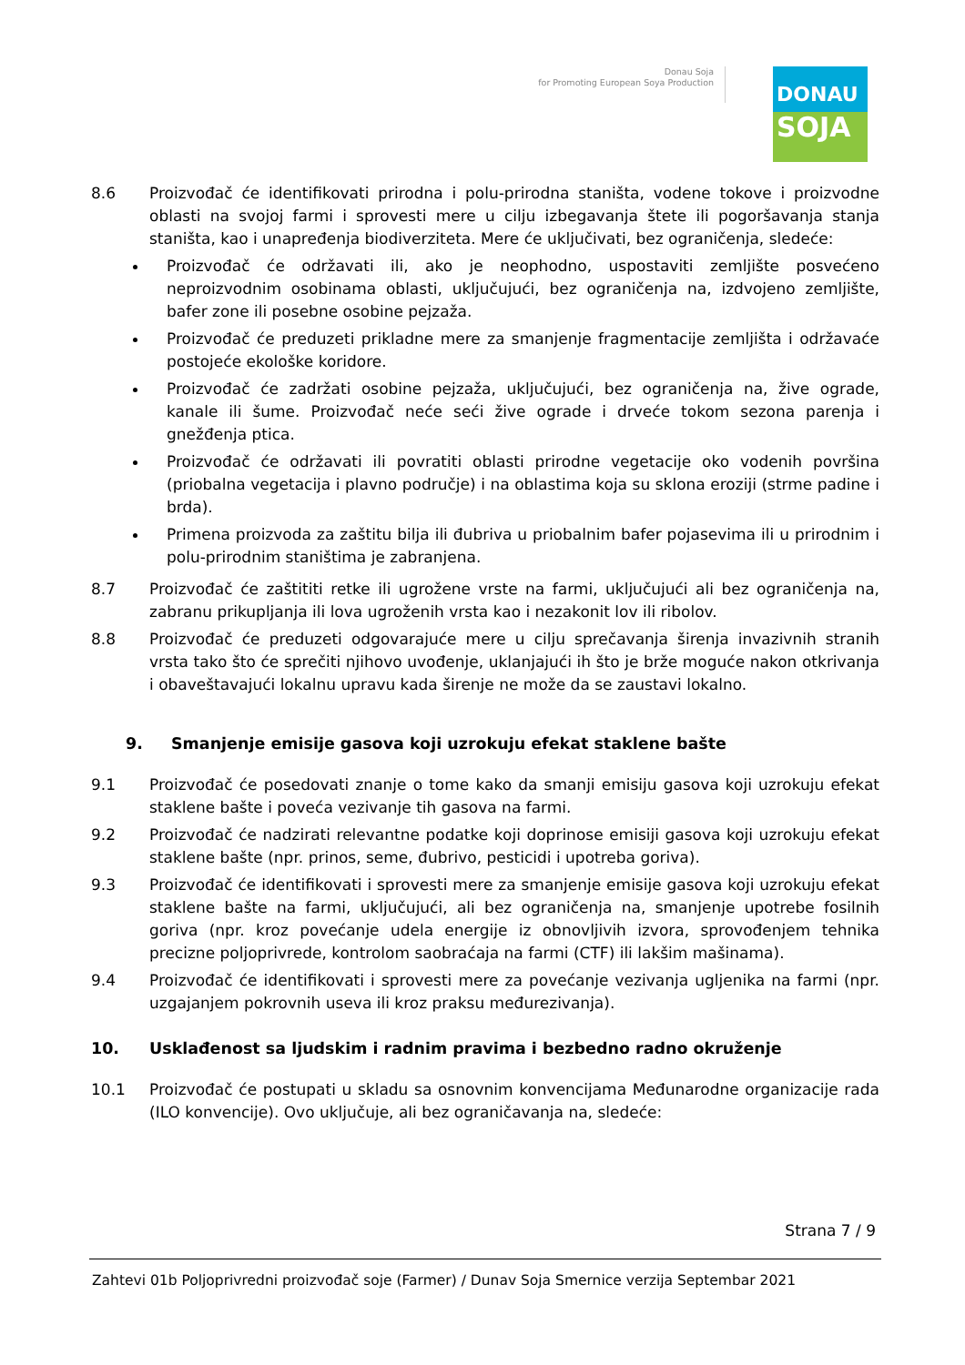Donau Soja
for Promoting European Soya Production
DONAU
SOJA
8.6 Proizvođač će identifikovati prirodna i polu-prirodna staništa, vodene tokove i proizvodne oblasti na svojoj farmi i sprovesti mere u cilju izbegavanja štete ili pogoršavanja stanja staništa, kao i unapređenja biodiverziteta. Mere će uključivati, bez ograničenja, sledeće:
Proizvođač će održavati ili, ako je neophodno, uspostaviti zemljište posvećeno neproizvodnim osobinama oblasti, uključujući, bez ograničenja na, izdvojeno zemljište, bafer zone ili posebne osobine pejzaža.
Proizvođač će preduzeti prikladne mere za smanjenje fragmentacije zemljišta i održavaće postojeće ekološke koridore.
Proizvođač će zadržati osobine pejzaža, uključujući, bez ograničenja na, žive ograde, kanale ili šume. Proizvođač neće seći žive ograde i drveće tokom sezona parenja i gnežđenja ptica.
Proizvođač će održavati ili povratiti oblasti prirodne vegetacije oko vodenih površina (priobalna vegetacija i plavno područje) i na oblastima koja su sklona eroziji (strme padine i brda).
Primena proizvoda za zaštitu bilja ili đubriva u priobalnim bafer pojasevima ili u prirodnim i polu-prirodnim staništima je zabranjena.
8.7 Proizvođač će zaštititi retke ili ugrožene vrste na farmi, uključujući ali bez ograničenja na, zabranu prikupljanja ili lova ugroženih vrsta kao i nezakonit lov ili ribolov.
8.8 Proizvođač će preduzeti odgovarajuće mere u cilju sprečavanja širenja invazivnih stranih vrsta tako što će sprečiti njihovo uvođenje, uklanjajući ih što je brže moguće nakon otkrivanja i obaveštavajući lokalnu upravu kada širenje ne može da se zaustavi lokalno.
9. Smanjenje emisije gasova koji uzrokuju efekat staklene bašte
9.1 Proizvođač će posedovati znanje o tome kako da smanji emisiju gasova koji uzrokuju efekat staklene bašte i poveća vezivanje tih gasova na farmi.
9.2 Proizvođač će nadzirati relevantne podatke koji doprinose emisiji gasova koji uzrokuju efekat staklene bašte (npr. prinos, seme, đubrivo, pesticidi i upotreba goriva).
9.3 Proizvođač će identifikovati i sprovesti mere za smanjenje emisije gasova koji uzrokuju efekat staklene bašte na farmi, uključujući, ali bez ograničenja na, smanjenje upotrebe fosilnih goriva (npr. kroz povećanje udela energije iz obnovljivih izvora, sprovođenjem tehnika precizne poljoprivrede, kontrolom saobraćaja na farmi (CTF) ili lakšim mašinama).
9.4 Proizvođač će identifikovati i sprovesti mere za povećanje vezivanja ugljenika na farmi (npr. uzgajanjem pokrovnih useva ili kroz praksu međurezivanja).
10. Usklađenost sa ljudskim i radnim pravima i bezbedno radno okruženje
10.1 Proizvođač će postupati u skladu sa osnovnim konvencijama Međunarodne organizacije rada (ILO konvencije). Ovo uključuje, ali bez ograničavanja na, sledeće:
Strana 7 / 9
Zahtevi 01b Poljoprivredni proizvođač soje (Farmer) / Dunav Soja Smernice verzija Septembar 2021